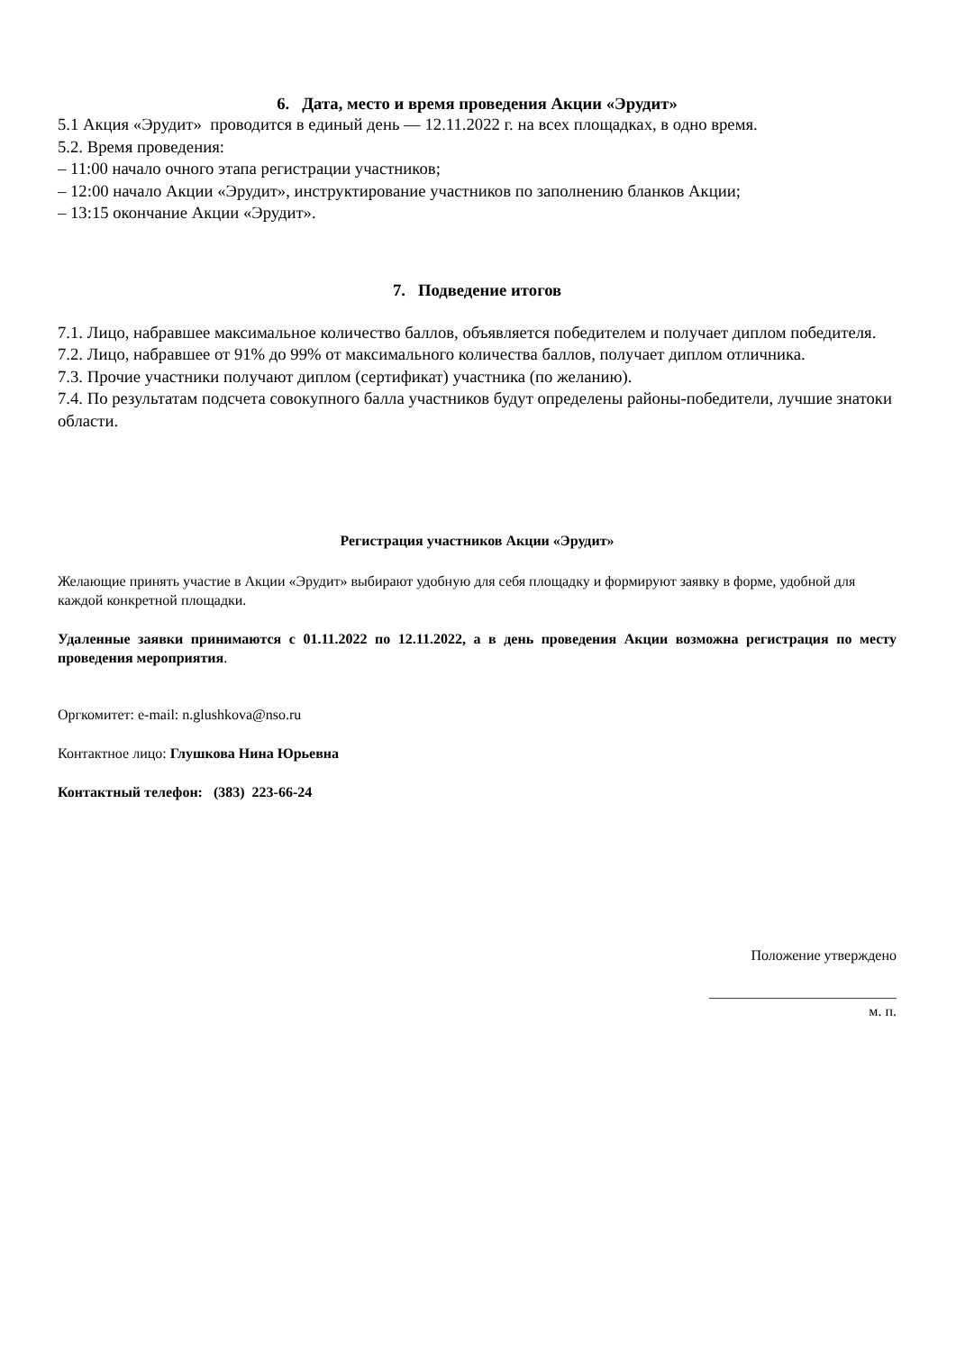6. Дата, место и время проведения Акции «Эрудит»
5.1 Акция «Эрудит» проводится в единый день — 12.11.2022 г. на всех площадках, в одно время.
5.2. Время проведения:
– 11:00 начало очного этапа регистрации участников;
– 12:00 начало Акции «Эрудит», инструктирование участников по заполнению бланков Акции;
– 13:15 окончание Акции «Эрудит».
7. Подведение итогов
7.1. Лицо, набравшее максимальное количество баллов, объявляется победителем и получает диплом победителя.
7.2. Лицо, набравшее от 91% до 99% от максимального количества баллов, получает диплом отличника.
7.3. Прочие участники получают диплом (сертификат) участника (по желанию).
7.4. По результатам подсчета совокупного балла участников будут определены районы-победители, лучшие знатоки области.
Регистрация участников Акции «Эрудит»
Желающие принять участие в Акции «Эрудит» выбирают удобную для себя площадку и формируют заявку в форме, удобной для каждой конкретной площадки.
Удаленные заявки принимаются с 01.11.2022 по 12.11.2022, а в день проведения Акции возможна регистрация по месту проведения мероприятия.
Оргкомитет: e-mail: n.glushkova@nso.ru
Контактное лицо: Глушкова Нина Юрьевна
Контактный телефон: (383) 223-66-24
Положение утверждено
__________________________
м. п.